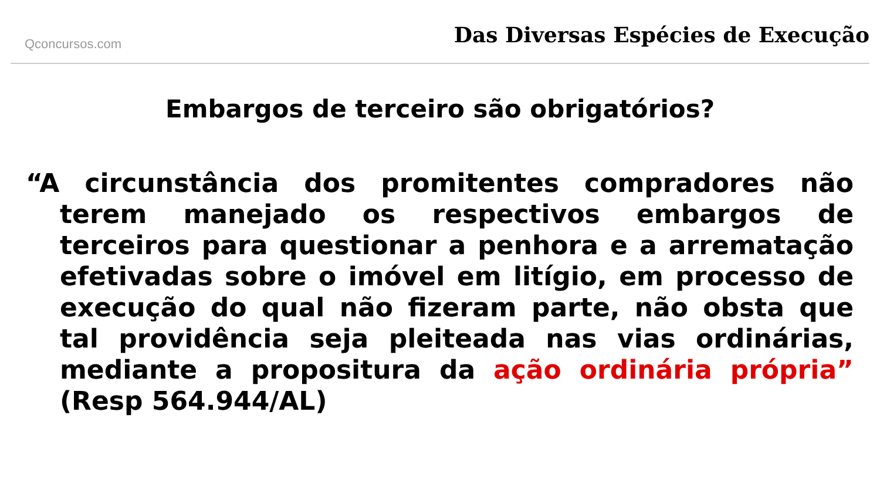Qconcursos.com
Das Diversas Espécies de Execução
Embargos de terceiro são obrigatórios?
“A circunstância dos promitentes compradores não terem manejado os respectivos embargos de terceiros para questionar a penhora e a arrematação efetivadas sobre o imóvel em litígio, em processo de execução do qual não fizeram parte, não obsta que tal providência seja pleiteada nas vias ordinárias, mediante a propositura da ação ordinária própria” (Resp 564.944/AL)